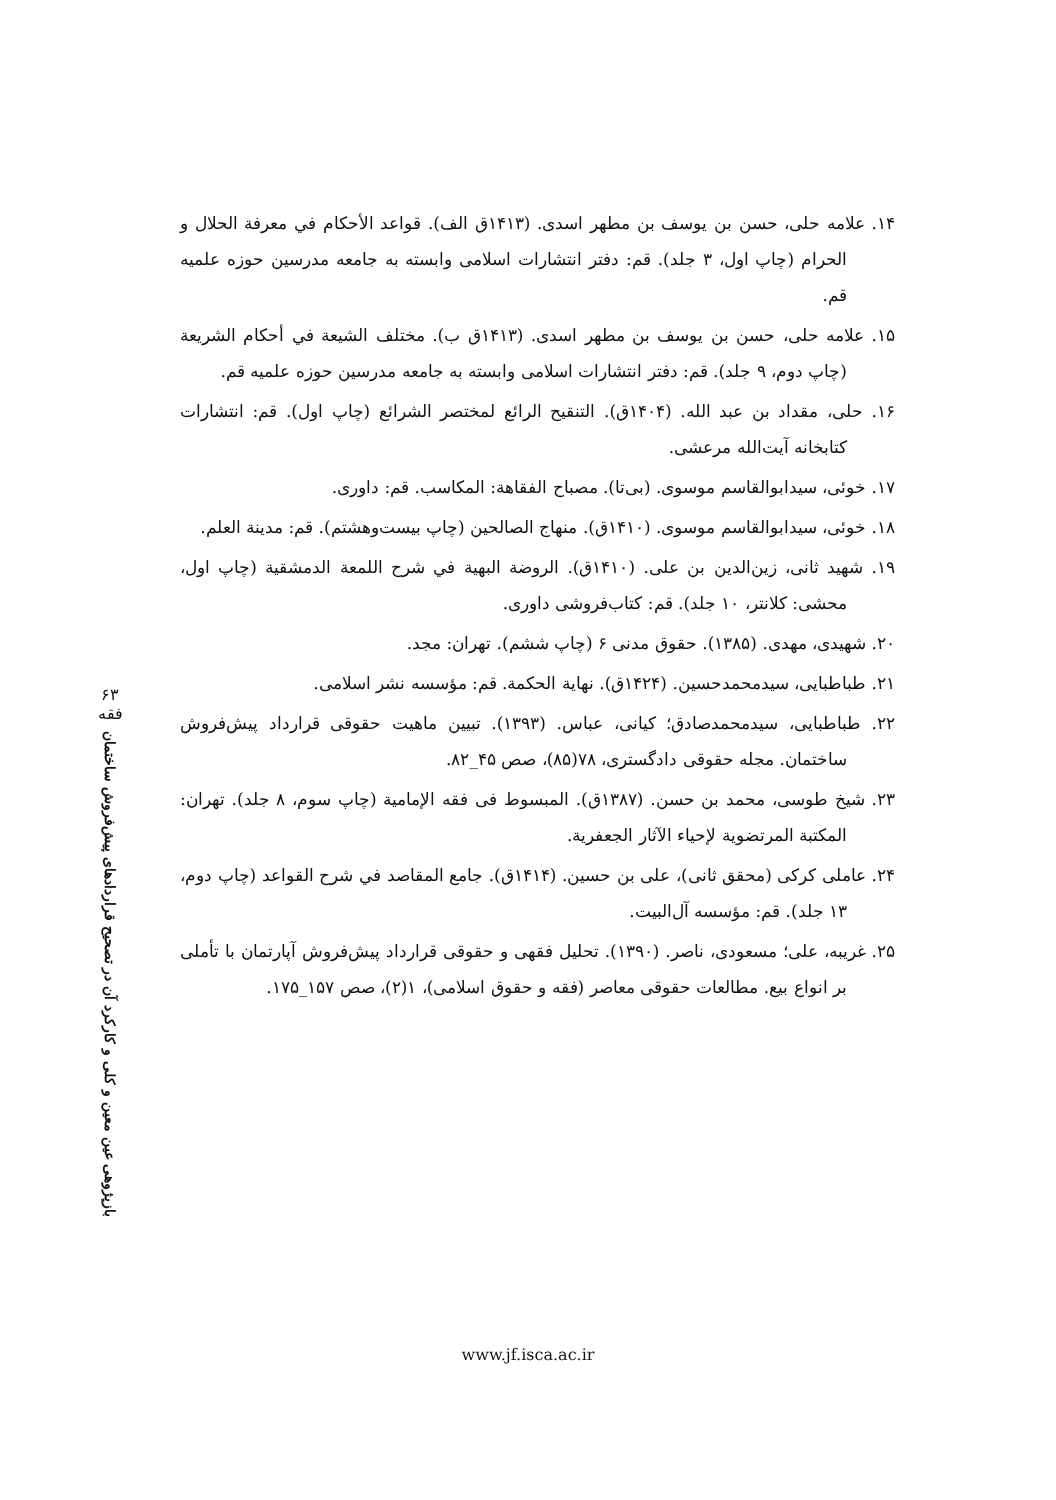۱۴. علامه حلی، حسن بن یوسف بن مطهر اسدی. (۱۴۱۳ق الف). قواعد الأحکام في معرفة الحلال و الحرام (چاپ اول، ۳ جلد). قم: دفتر انتشارات اسلامی وابسته به جامعه مدرسین حوزه علمیه قم.
۱۵. علامه حلی، حسن بن یوسف بن مطهر اسدی. (۱۴۱۳ق ب). مختلف الشیعة في أحکام الشریعة (چاپ دوم، ۹ جلد). قم: دفتر انتشارات اسلامی وابسته به جامعه مدرسین حوزه علمیه قم.
۱۶. حلی، مقداد بن عبد الله. (۱۴۰۴ق). التنقیح الرائع لمختصر الشرائع (چاپ اول). قم: انتشارات کتابخانه آیت‌الله مرعشی.
۱۷. خوئی، سیدابوالقاسم موسوی. (بی‌تا). مصباح الفقاهة: المکاسب. قم: داوری.
۱۸. خوئی، سیدابوالقاسم موسوی. (۱۴۱۰ق). منهاج الصالحین (چاپ بیست‌وهشتم). قم: مدینة العلم.
۱۹. شهید ثانی، زین‌الدین بن علی. (۱۴۱۰ق). الروضة البهیة في شرح اللمعة الدمشقیة (چاپ اول، محشی: کلانتر، ۱۰ جلد). قم: کتاب‌فروشی داوری.
۲۰. شهیدی، مهدی. (۱۳۸۵). حقوق مدنی ۶ (چاپ ششم). تهران: مجد.
۲۱. طباطبایی، سیدمحمدحسین. (۱۴۲۴ق). نهایة الحکمة. قم: مؤسسه نشر اسلامی.
۲۲. طباطبایی، سیدمحمدصادق؛ کیانی، عباس. (۱۳۹۳). تبیین ماهیت حقوقی قرارداد پیش‌فروش ساختمان. مجله حقوقی دادگستری، ۷۸(۸۵)، صص ۴۵_۸۲.
۲۳. شیخ طوسی، محمد بن حسن. (۱۳۸۷ق). المبسوط فی فقه الإمامیة (چاپ سوم، ۸ جلد). تهران: المکتبة المرتضویة لإحیاء الآثار الجعفریة.
۲۴. عاملی کرکی (محقق ثانی)، علی بن حسین. (۱۴۱۴ق). جامع المقاصد في شرح القواعد (چاپ دوم، ۱۳ جلد). قم: مؤسسه آل‌البیت.
۲۵. غریبه، علی؛ مسعودی، ناصر. (۱۳۹۰). تحلیل فقهی و حقوقی قرارداد پیش‌فروش آپارتمان با تأملی بر انواع بیع. مطالعات حقوقی معاصر (فقه و حقوق اسلامی)، ۱(۲)، صص ۱۵۷_۱۷۵.
۶۳
فقه
بازپژوهی عین معین و کلی و کارکرد آن در تصحیح قراردادهای پیش‌فروش ساختمان
www.jf.isca.ac.ir